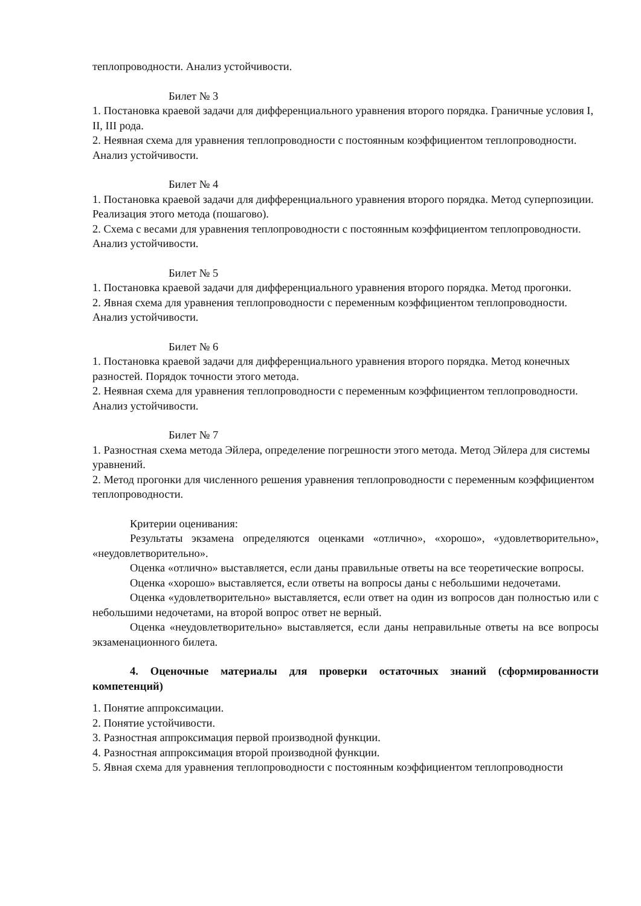теплопроводности. Анализ устойчивости.
Билет № 3
1. Постановка краевой задачи для дифференциального уравнения второго порядка. Граничные условия I, II, III рода.
2. Неявная схема для уравнения теплопроводности с постоянным коэффициентом теплопроводности. Анализ устойчивости.
Билет № 4
1. Постановка краевой задачи для дифференциального уравнения второго порядка. Метод суперпозиции. Реализация этого метода (пошагово).
2. Схема с весами для уравнения теплопроводности с постоянным коэффициентом теплопроводности. Анализ устойчивости.
Билет № 5
1. Постановка краевой задачи для дифференциального уравнения второго порядка. Метод прогонки.
2. Явная схема для уравнения теплопроводности с переменным коэффициентом теплопроводности. Анализ устойчивости.
Билет № 6
1. Постановка краевой задачи для дифференциального уравнения второго порядка. Метод конечных разностей. Порядок точности этого метода.
2. Неявная схема для уравнения теплопроводности с переменным коэффициентом теплопроводности. Анализ устойчивости.
Билет № 7
1. Разностная схема метода Эйлера, определение погрешности этого метода. Метод Эйлера для системы уравнений.
2. Метод прогонки для численного решения уравнения теплопроводности с переменным коэффициентом теплопроводности.
Критерии оценивания:
Результаты экзамена определяются оценками «отлично», «хорошо», «удовлетворительно», «неудовлетворительно».
Оценка «отлично» выставляется, если даны правильные ответы на все теоретические вопросы.
Оценка «хорошо» выставляется, если ответы на вопросы даны с небольшими недочетами.
Оценка «удовлетворительно» выставляется, если ответ на один из вопросов дан полностью или с небольшими недочетами, на второй вопрос ответ не верный.
Оценка «неудовлетворительно» выставляется, если даны неправильные ответы на все вопросы экзаменационного билета.
4. Оценочные материалы для проверки остаточных знаний (сформированности компетенций)
1. Понятие аппроксимации.
2. Понятие устойчивости.
3. Разностная аппроксимация первой производной функции.
4. Разностная аппроксимация второй производной функции.
5. Явная схема для уравнения теплопроводности с постоянным коэффициентом теплопроводности